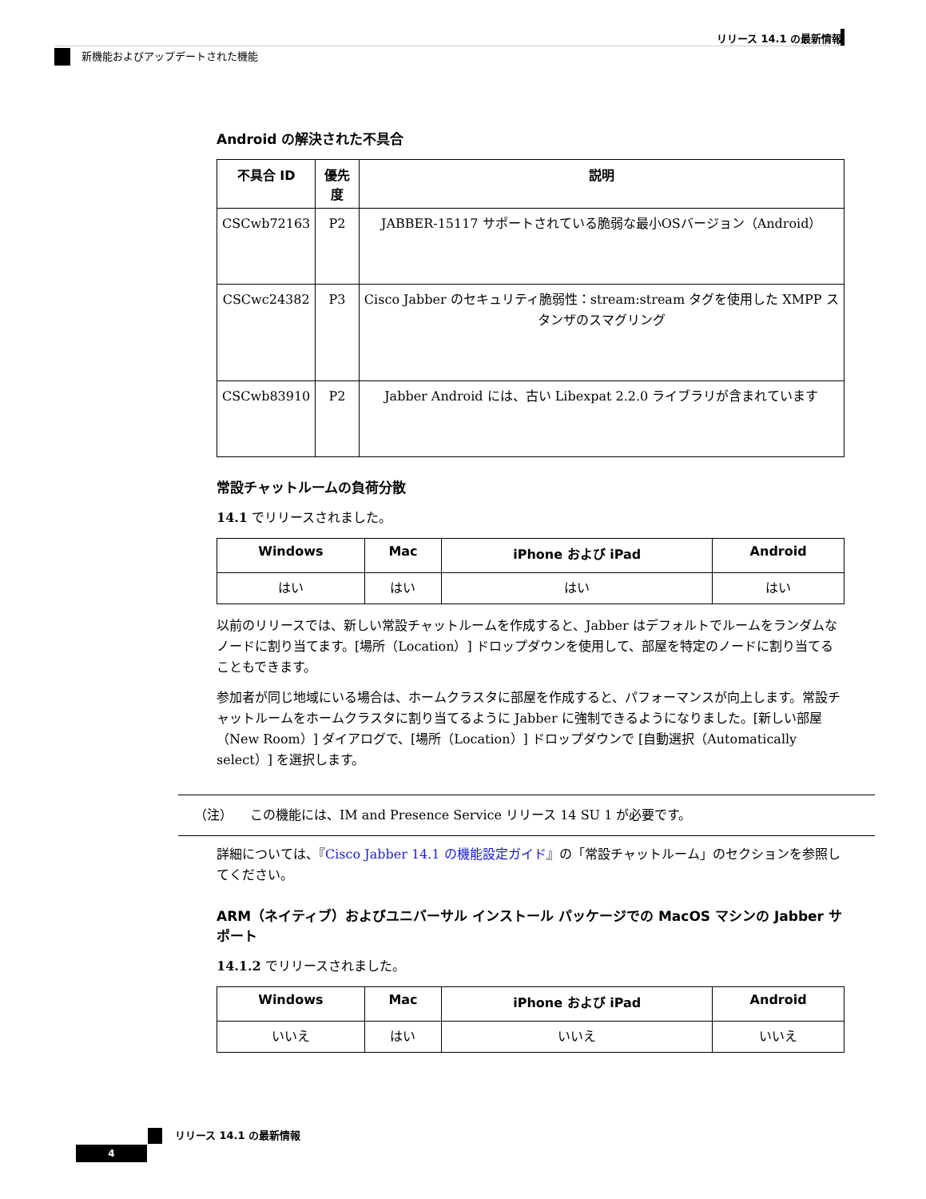リリース 14.1 の最新情報
新機能およびアップデートされた機能
Android の解決された不具合
| 不具合 ID | 優先度 | 説明 |
| --- | --- | --- |
| CSCwb72163 | P2 | JABBER-15117 サポートされている脆弱な最小OSバージョン（Android） |
| CSCwc24382 | P3 | Cisco Jabber のセキュリティ脆弱性：stream:stream タグを使用した XMPP スタンザのスマグリング |
| CSCwb83910 | P2 | Jabber Android には、古い Libexpat 2.2.0 ライブラリが含まれています |
常設チャットルームの負荷分散
14.1 でリリースされました。
| Windows | Mac | iPhone および iPad | Android |
| --- | --- | --- | --- |
| はい | はい | はい | はい |
以前のリリースでは、新しい常設チャットルームを作成すると、Jabber はデフォルトでルームをランダムなノードに割り当てます。[場所（Location）] ドロップダウンを使用して、部屋を特定のノードに割り当てることもできます。
参加者が同じ地域にいる場合は、ホームクラスタに部屋を作成すると、パフォーマンスが向上します。常設チャットルームをホームクラスタに割り当てるように Jabber に強制できるようになりました。[新しい部屋（New Room）] ダイアログで、[場所（Location）] ドロップダウンで [自動選択（Automatically select）] を選択します。
（注） この機能には、IM and Presence Service リリース 14 SU 1 が必要です。
詳細については、『Cisco Jabber 14.1 の機能設定ガイド』の「常設チャットルーム」のセクションを参照してください。
ARM（ネイティブ）およびユニバーサル インストール パッケージでの MacOS マシンの Jabber サポート
14.1.2 でリリースされました。
| Windows | Mac | iPhone および iPad | Android |
| --- | --- | --- | --- |
| いいえ | はい | いいえ | いいえ |
リリース 14.1 の最新情報
4